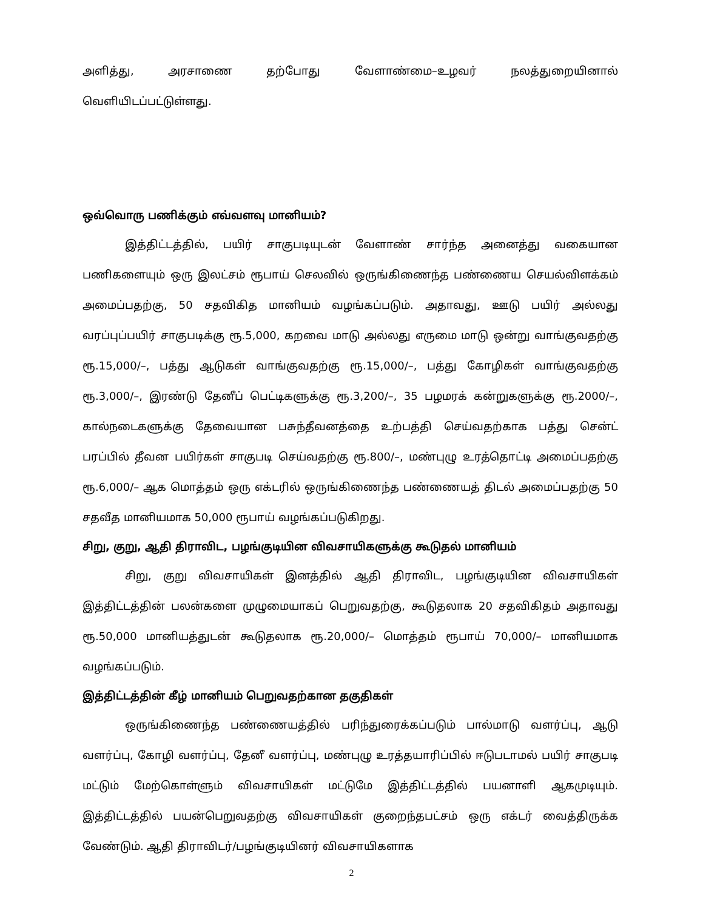அளித்து, அரசாணை தற்போது வேளாண்மை–உழவர் நலத்துறையினால் வெளியிடப்பட்டுள்ளது.
ஒவ்வொரு பணிக்கும் எவ்வளவு மானியம்?
இத்திட்டத்தில், பயிர் சாகுபடியுடன் வேளாண் சார்ந்த அனைத்து வகையான பணிகளையும் ஒரு இலட்சம் ரூபாய் செலவில் ஒருங்கிணைந்த பண்ணைய செயல்விளக்கம் அமைப்பதற்கு, 50 சதவிகித மானியம் வழங்கப்படும். அதாவது, ஊடு பயிர் அல்லது வரப்புப்பயிர் சாகுபடிக்கு ரூ.5,000, கறவை மாடு அல்லது எருமை மாடு ஒன்று வாங்குவதற்கு ரூ.15,000/–, பத்து ஆடுகள் வாங்குவதற்கு ரூ.15,000/–, பத்து கோழிகள் வாங்குவதற்கு ரூ.3,000/–, இரண்டு தேனீப் பெட்டிகளுக்கு ரூ.3,200/–, 35 பழமரக் கன்றுகளுக்கு ரூ.2000/–, கால்நடைகளுக்கு தேவையான பசுந்தீவனத்தை உற்பத்தி செய்வதற்காக பத்து சென்ட் பரப்பில் தீவன பயிர்கள் சாகுபடி செய்வதற்கு ரூ.800/–, மண்புழு உரத்தொட்டி அமைப்பதற்கு ரூ.6,000/– ஆக மொத்தம் ஒரு எக்டரில் ஒருங்கிணைந்த பண்ணையத் திடல் அமைப்பதற்கு 50 சதவீத மானியமாக 50,000 ரூபாய் வழங்கப்படுகிறது.
சிறு, குறு, ஆதி திராவிட, பழங்குடியின விவசாயிகளுக்கு கூடுதல் மானியம்
சிறு, குறு விவசாயிகள் இனத்தில் ஆதி திராவிட, பழங்குடியின விவசாயிகள் இத்திட்டத்தின் பலன்களை முழுமையாகப் பெறுவதற்கு, கூடுதலாக 20 சதவிகிதம் அதாவது ரூ.50,000 மானியத்துடன் கூடுதலாக ரூ.20,000/– மொத்தம் ரூபாய் 70,000/– மானியமாக வழங்கப்படும்.
இத்திட்டத்தின் கீழ் மானியம் பெறுவதற்கான தகுதிகள்
ஒருங்கிணைந்த பண்ணையத்தில் பரிந்துரைக்கப்படும் பால்மாடு வளர்ப்பு, ஆடு வளர்ப்பு, கோழி வளர்ப்பு, தேனீ வளர்ப்பு, மண்புழு உரத்தயாரிப்பில் ஈடுபடாமல் பயிர் சாகுபடி மட்டும் மேற்கொள்ளும் விவசாயிகள் மட்டுமே இத்திட்டத்தில் பயனாளி ஆகமுடியும். இத்திட்டத்தில் பயன்பெறுவதற்கு விவசாயிகள் குறைந்தபட்சம் ஒரு எக்டர் வைத்திருக்க வேண்டும். ஆதி திராவிடர்/பழங்குடியினர் விவசாயிகளாக
2